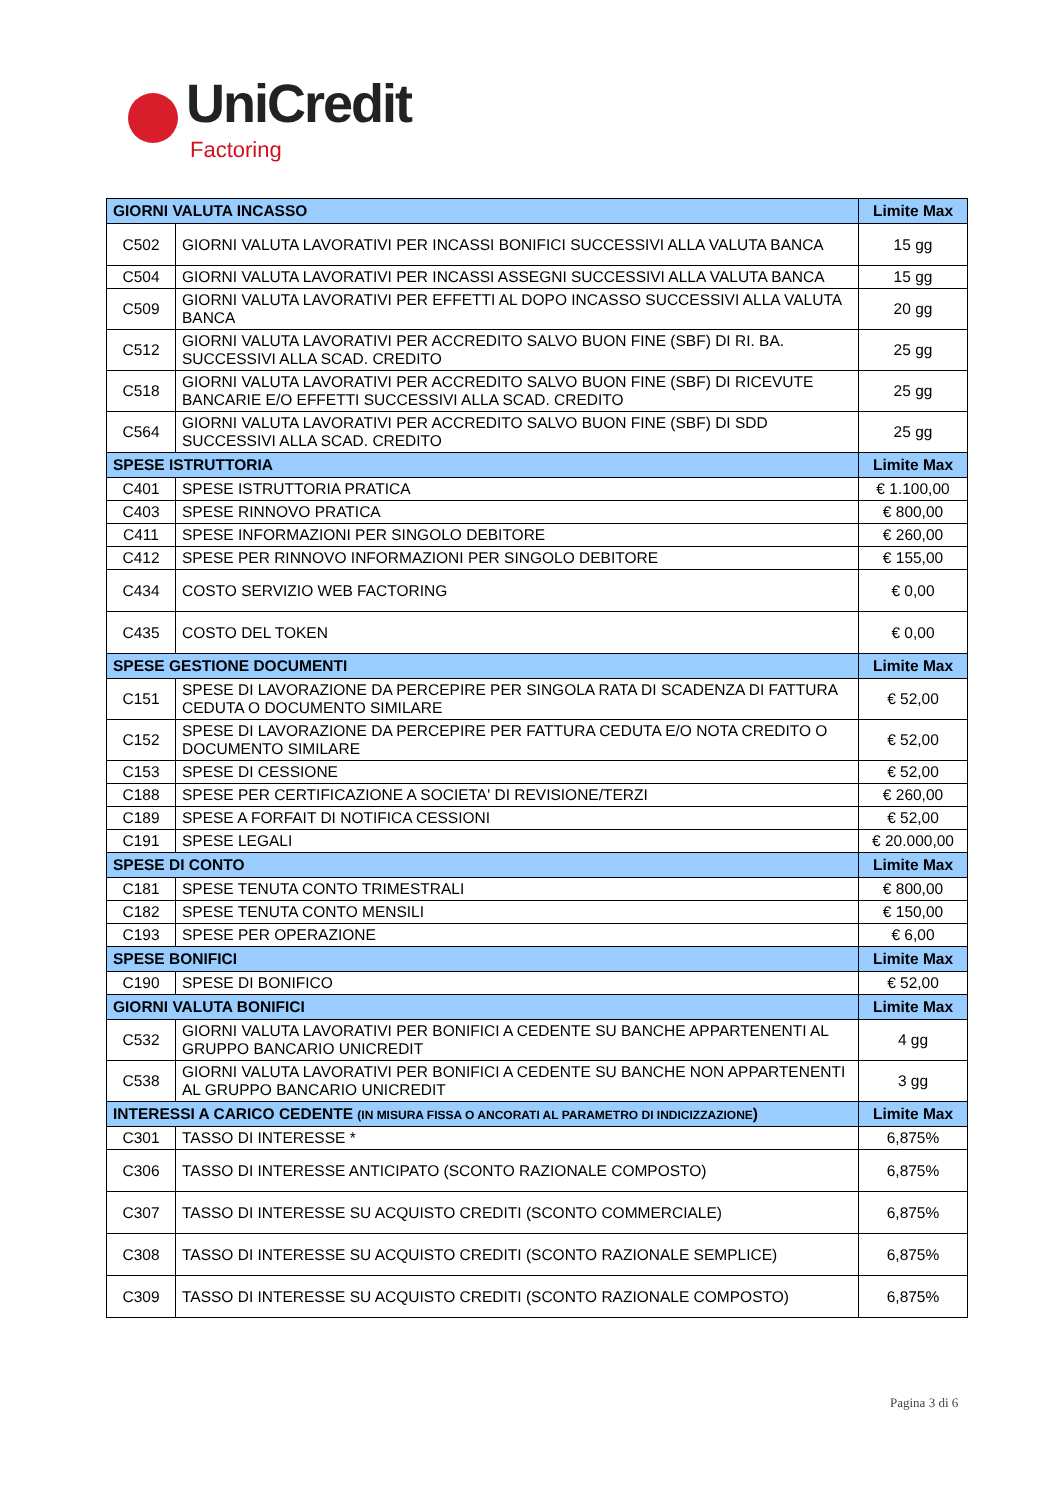UniCredit
Factoring
| GIORNI VALUTA INCASSO | | Limite Max |
| --- | --- | --- |
| C502 | GIORNI VALUTA LAVORATIVI PER INCASSI BONIFICI SUCCESSIVI ALLA VALUTA BANCA | 15 gg |
| C504 | GIORNI VALUTA LAVORATIVI PER INCASSI ASSEGNI SUCCESSIVI ALLA VALUTA BANCA | 15 gg |
| C509 | GIORNI VALUTA LAVORATIVI PER EFFETTI AL DOPO INCASSO SUCCESSIVI ALLA VALUTA BANCA | 20 gg |
| C512 | GIORNI VALUTA LAVORATIVI PER ACCREDITO SALVO BUON FINE (SBF) DI RI. BA. SUCCESSIVI ALLA SCAD. CREDITO | 25 gg |
| C518 | GIORNI VALUTA LAVORATIVI PER ACCREDITO SALVO BUON FINE (SBF) DI RICEVUTE BANCARIE E/O EFFETTI SUCCESSIVI ALLA SCAD. CREDITO | 25 gg |
| C564 | GIORNI VALUTA LAVORATIVI PER ACCREDITO SALVO BUON FINE (SBF) DI SDD SUCCESSIVI ALLA SCAD. CREDITO | 25 gg |
| SPESE ISTRUTTORIA | | Limite Max |
| C401 | SPESE ISTRUTTORIA PRATICA | € 1.100,00 |
| C403 | SPESE RINNOVO PRATICA | € 800,00 |
| C411 | SPESE INFORMAZIONI PER SINGOLO DEBITORE | € 260,00 |
| C412 | SPESE PER RINNOVO INFORMAZIONI PER SINGOLO DEBITORE | € 155,00 |
| C434 | COSTO SERVIZIO WEB FACTORING | € 0,00 |
| C435 | COSTO DEL TOKEN | € 0,00 |
| SPESE GESTIONE DOCUMENTI | | Limite Max |
| C151 | SPESE DI LAVORAZIONE DA PERCEPIRE PER SINGOLA RATA DI SCADENZA DI FATTURA CEDUTA O DOCUMENTO SIMILARE | € 52,00 |
| C152 | SPESE DI LAVORAZIONE DA PERCEPIRE PER FATTURA CEDUTA E/O NOTA CREDITO O DOCUMENTO SIMILARE | € 52,00 |
| C153 | SPESE DI CESSIONE | € 52,00 |
| C188 | SPESE PER CERTIFICAZIONE A SOCIETA' DI REVISIONE/TERZI | € 260,00 |
| C189 | SPESE A FORFAIT DI NOTIFICA CESSIONI | € 52,00 |
| C191 | SPESE LEGALI | € 20.000,00 |
| SPESE DI CONTO | | Limite Max |
| C181 | SPESE TENUTA CONTO TRIMESTRALI | € 800,00 |
| C182 | SPESE TENUTA CONTO MENSILI | € 150,00 |
| C193 | SPESE PER OPERAZIONE | € 6,00 |
| SPESE BONIFICI | | Limite Max |
| C190 | SPESE DI BONIFICO | € 52,00 |
| GIORNI VALUTA BONIFICI | | Limite Max |
| C532 | GIORNI VALUTA LAVORATIVI PER BONIFICI A CEDENTE SU BANCHE APPARTENENTI AL GRUPPO BANCARIO UNICREDIT | 4 gg |
| C538 | GIORNI VALUTA LAVORATIVI PER BONIFICI A CEDENTE SU BANCHE NON APPARTENENTI AL GRUPPO BANCARIO UNICREDIT | 3 gg |
| INTERESSI A CARICO CEDENTE (IN MISURA FISSA O ANCORATI AL PARAMETRO DI INDICIZZAZIONE ) | | Limite Max |
| C301 | TASSO DI INTERESSE * | 6,875% |
| C306 | TASSO DI INTERESSE ANTICIPATO (SCONTO RAZIONALE COMPOSTO) | 6,875% |
| C307 | TASSO DI INTERESSE SU ACQUISTO CREDITI (SCONTO COMMERCIALE) | 6,875% |
| C308 | TASSO DI INTERESSE SU ACQUISTO CREDITI (SCONTO RAZIONALE SEMPLICE) | 6,875% |
| C309 | TASSO DI INTERESSE SU ACQUISTO CREDITI (SCONTO RAZIONALE COMPOSTO) | 6,875% |
Pagina 3 di 6